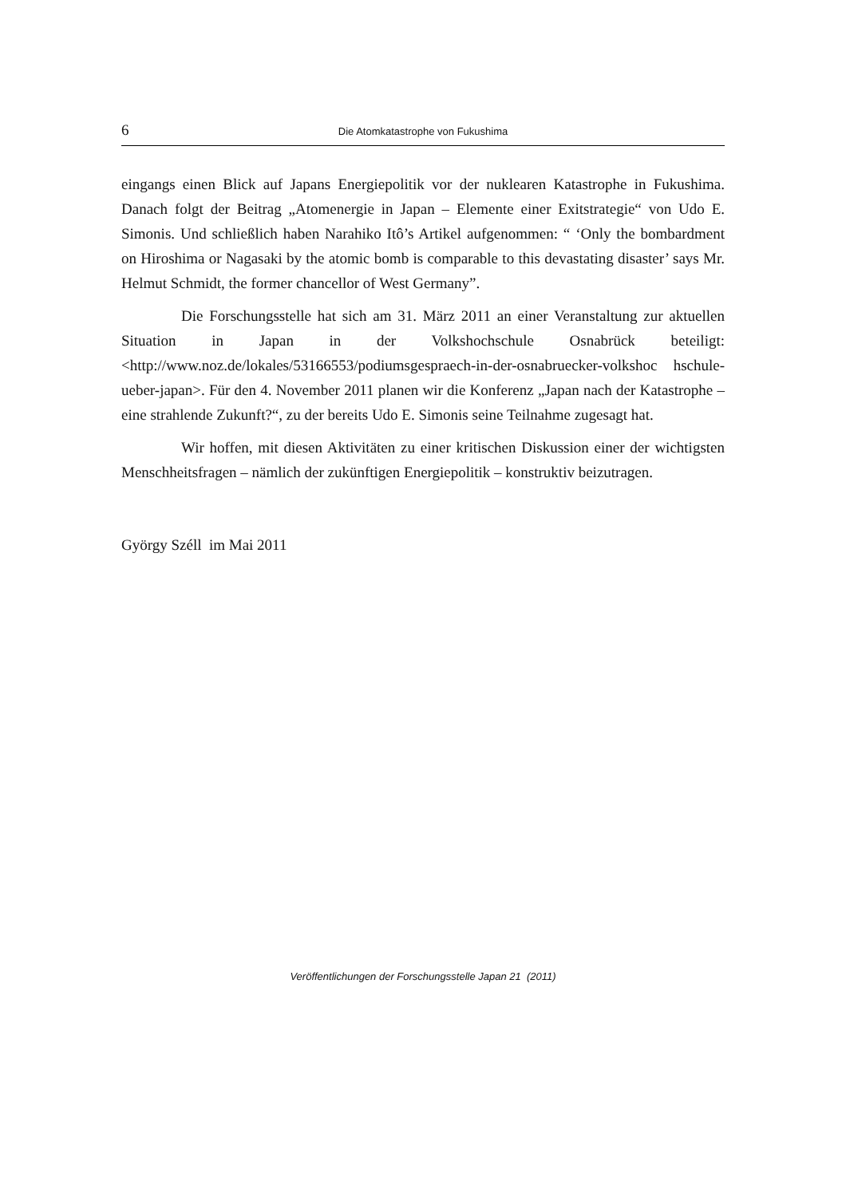6 Die Atomkatastrophe von Fukushima
eingangs einen Blick auf Japans Energiepolitik vor der nuklearen Katastrophe in Fukushima. Danach folgt der Beitrag „Atomenergie in Japan – Elemente einer Exitstrategie“ von Udo E. Simonis. Und schließlich haben Narahiko Itô’s Artikel aufgenommen: “ ‘Only the bombardment on Hiroshima or Nagasaki by the atomic bomb is comparable to this devastating disaster’ says Mr. Helmut Schmidt, the former chancellor of West Germany”.
Die Forschungsstelle hat sich am 31. März 2011 an einer Veranstaltung zur aktuellen Situation in Japan in der Volkshochschule Osnabrück beteiligt: <http://www.noz.de/lokales/53166553/podiumsgespraech-in-der-osnabruecker-volkshoc hschule-ueber-japan>. Für den 4. November 2011 planen wir die Konferenz „Japan nach der Katastrophe – eine strahlende Zukunft?“, zu der bereits Udo E. Simonis seine Teilnahme zugesagt hat.
Wir hoffen, mit diesen Aktivitäten zu einer kritischen Diskussion einer der wichtigsten Menschheitsfragen – nämlich der zukünftigen Energiepolitik – konstruktiv beizutragen.
György Széll im Mai 2011
Veröffentlichungen der Forschungsstelle Japan 21 (2011)